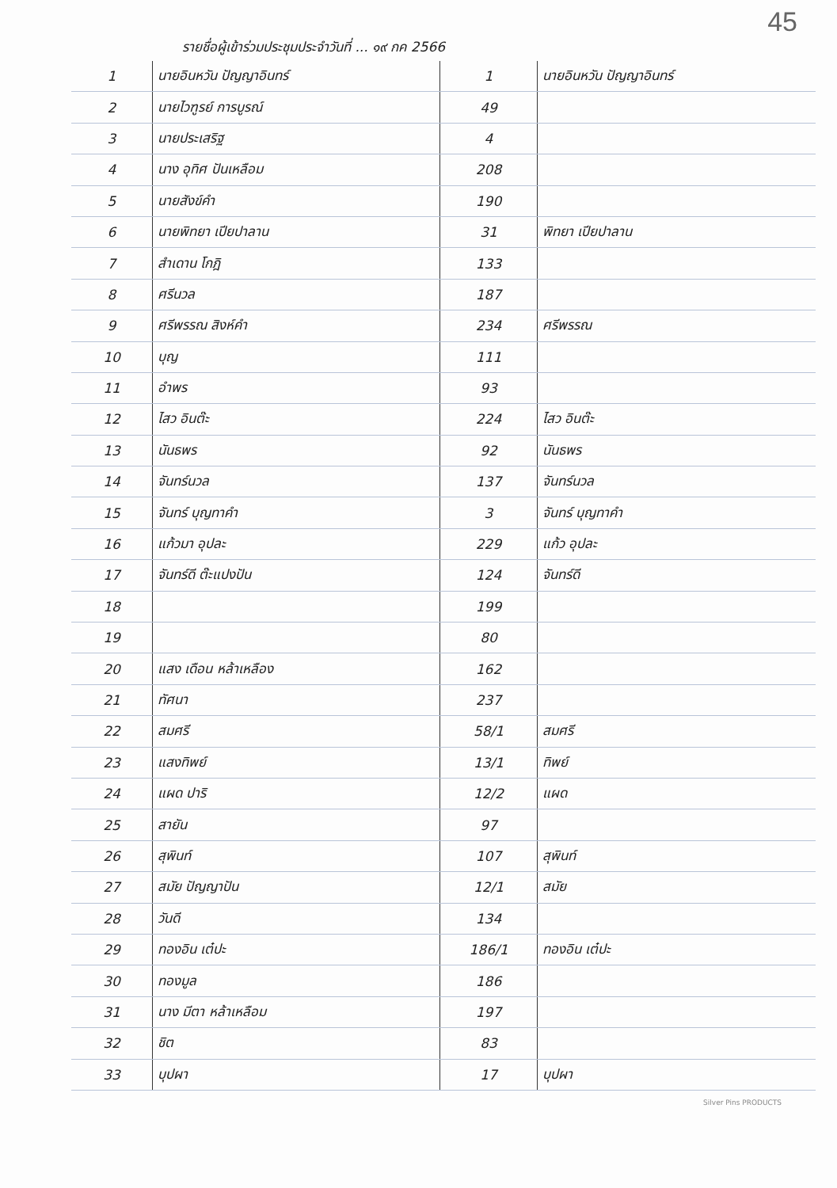45
รายชื่อผู้เข้าร่วมประชุมประจำวันที่ ... ๑๙ กค 2566
| 1 | นายอินหวัน ปัญญาอินทร์ | 1 | นายอินหวัน ปัญญาอินทร์ |
| 2 | นายไวฑูรย์ การบูรณ์ | 49 | |
| 3 | นายประเสริฐ | 4 | |
| 4 | นาง อุทิศ ปันเหลือม | 208 | |
| 5 | นายสังข์คำ | 190 | |
| 6 | นายพิทยา เปียปาลาน | 31 | พิทยา เปียปาลาน |
| 7 | สำเดาน โกฎิ | 133 | |
| 8 | ศรีนวล | 187 | |
| 9 | ศรีพรรณ สิงห์คำ | 234 | ศรีพรรณ |
| 10 | บุญ | 111 | |
| 11 | อำพร | 93 | |
| 12 | ไสว อินต๊ะ | 224 | ไสว อินต๊ะ |
| 13 | นันธพร | 92 | นันธพร |
| 14 | จันทร์นวล | 137 | จันทร์นวล |
| 15 | จันทร์ บุญทาคำ | 3 | จันทร์ บุญทาคำ |
| 16 | แก้วมา อุปละ | 229 | แก้ว อุปละ |
| 17 | จันทร์ดี ต๊ะแปงปัน | 124 | จันทร์ดี |
| 18 | | 199 | |
| 19 | | 80 | |
| 20 | แสง เดือน หล้าเหลือง | 162 | |
| 21 | ทัศนา | 237 | |
| 22 | สมศรี | 58/1 | สมศรี |
| 23 | แสงทิพย์ | 13/1 | ทิพย์ |
| 24 | แผด ปาริ | 12/2 | แผด |
| 25 | สายัน | 97 | |
| 26 | สุพินท์ | 107 | สุพินท์ |
| 27 | สมัย ปัญญาปัน | 12/1 | สมัย |
| 28 | วันดี | 134 | |
| 29 | ทองอิน เต๋ปะ | 186/1 | ทองอิน เต๋ปะ |
| 30 | ทองมูล | 186 | |
| 31 | นาง มีตา หล้าเหลือม | 197 | |
| 32 | ชิต | 83 | |
| 33 | บุปผา | 17 | บุปผา |
Silver Pins PRODUCTS